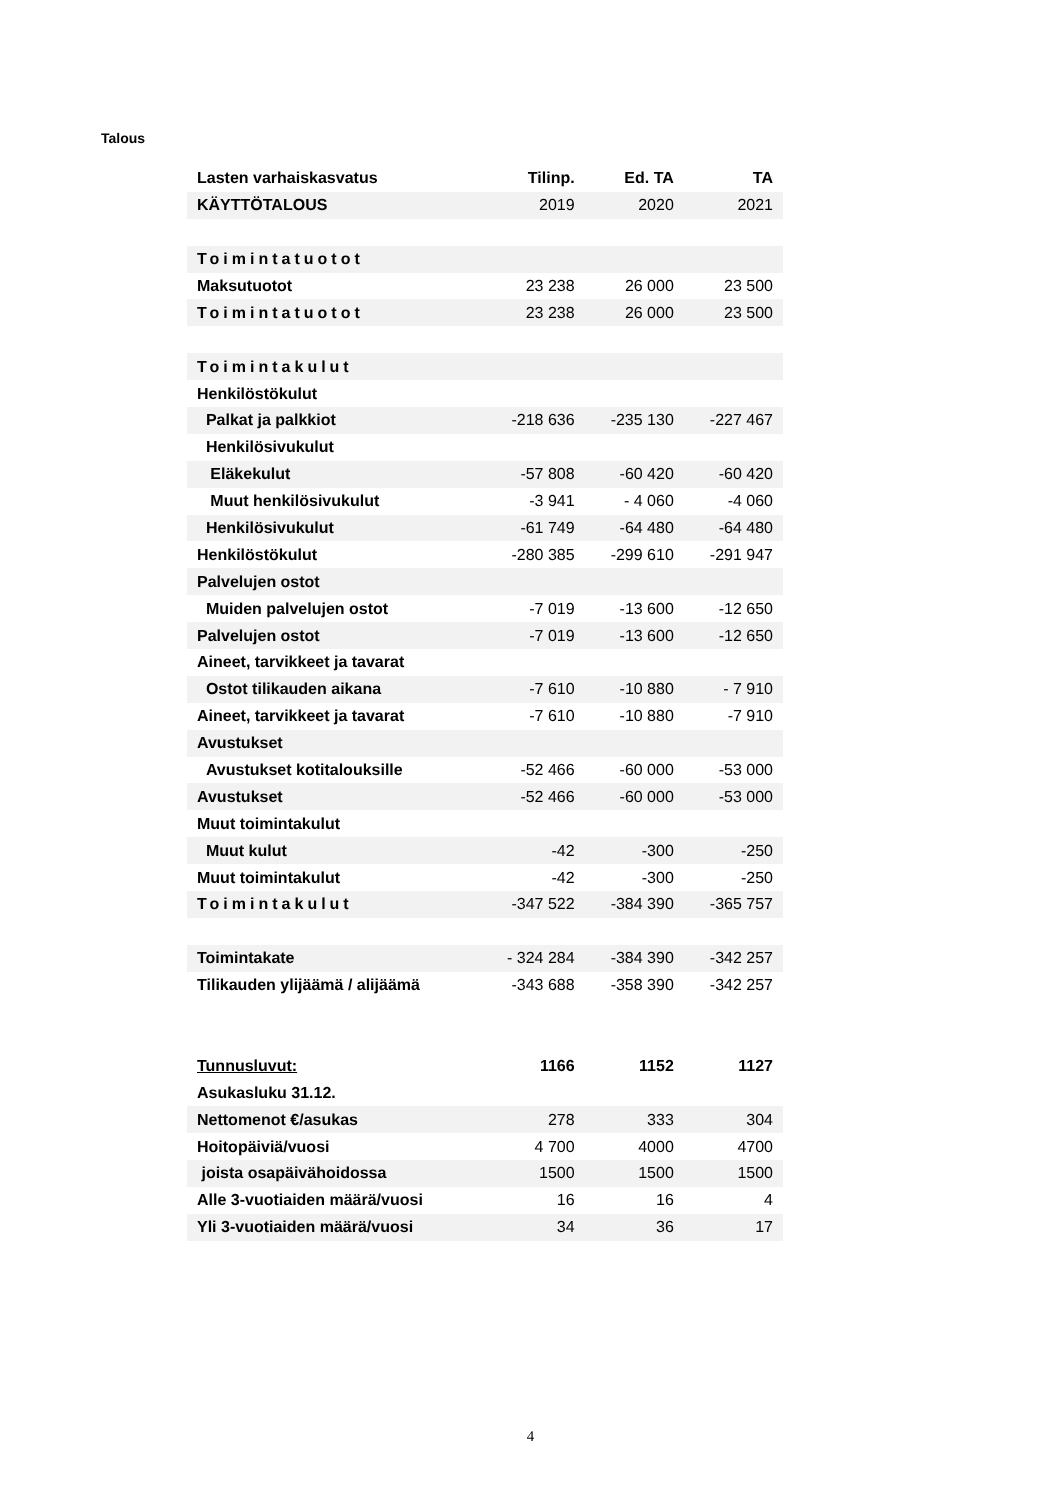Talous
| Lasten varhaiskasvatus | Tilinp. | Ed. TA | TA |
| --- | --- | --- | --- |
| KÄYTTÖTALOUS | 2019 | 2020 | 2021 |
| Toimintatuotot | | | |
| Maksutuotot | 23 238 | 26 000 | 23 500 |
| Toimintatuotot | 23 238 | 26 000 | 23 500 |
| Toimintakulut | | | |
| Henkilöstökulut | | | |
| Palkat ja palkkiot | -218 636 | -235 130 | -227 467 |
| Henkilösivukulut | | | |
| Eläkekulut | -57 808 | -60 420 | -60 420 |
| Muut henkilösivukulut | -3 941 | - 4 060 | -4 060 |
| Henkilösivukulut | -61 749 | -64 480 | -64 480 |
| Henkilöstökulut | -280 385 | -299 610 | -291 947 |
| Palvelujen ostot | | | |
| Muiden palvelujen ostot | -7 019 | -13 600 | -12 650 |
| Palvelujen ostot | -7 019 | -13 600 | -12 650 |
| Aineet, tarvikkeet ja tavarat | | | |
| Ostot tilikauden aikana | -7 610 | -10 880 | - 7 910 |
| Aineet, tarvikkeet ja tavarat | -7 610 | -10 880 | -7 910 |
| Avustukset | | | |
| Avustukset kotitalouksille | -52 466 | -60 000 | -53 000 |
| Avustukset | -52 466 | -60 000 | -53 000 |
| Muut toimintakulut | | | |
| Muut kulut | -42 | -300 | -250 |
| Muut toimintakulut | -42 | -300 | -250 |
| Toimintakulut | -347 522 | -384 390 | -365 757 |
| Toimintakate | - 324 284 | -384 390 | -342 257 |
| Tilikauden ylijäämä / alijäämä | -343 688 | -358 390 | -342 257 |
| Tunnusluvut: | 1166 | 1152 | 1127 |
| Asukasluku 31.12. | | | |
| Nettomenot €/asukas | 278 | 333 | 304 |
| Hoitopäiviä/vuosi | 4 700 | 4000 | 4700 |
| joista osapäivähoidossa | 1500 | 1500 | 1500 |
| Alle 3-vuotiaiden määrä/vuosi | 16 | 16 | 4 |
| Yli 3-vuotiaiden määrä/vuosi | 34 | 36 | 17 |
4